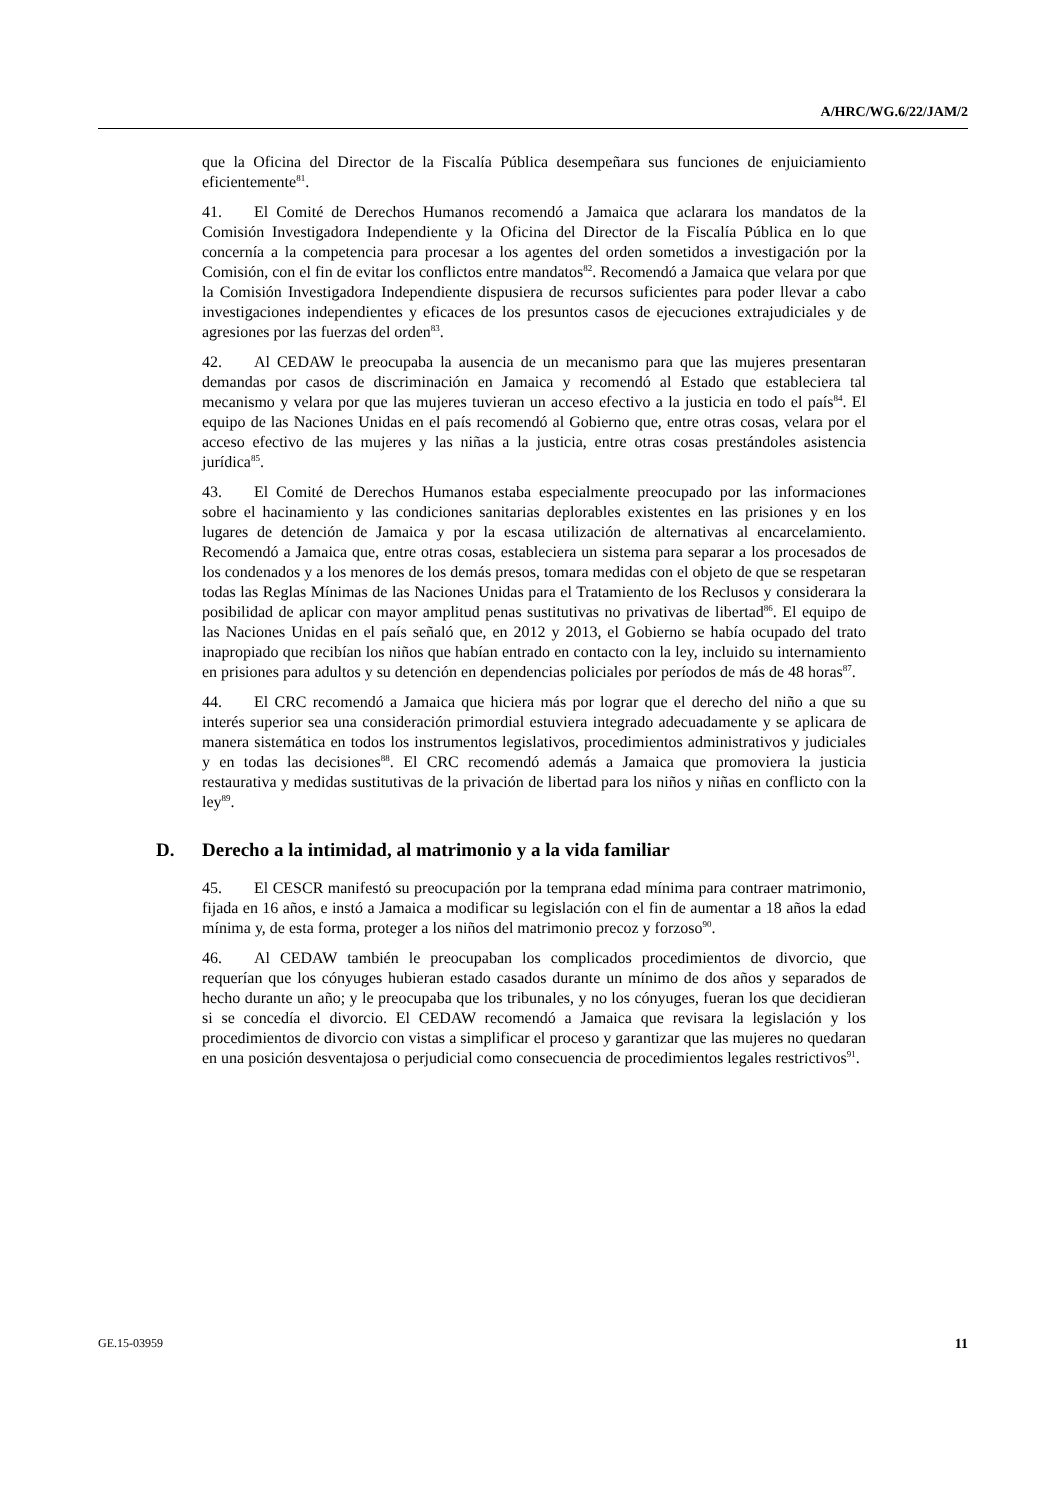A/HRC/WG.6/22/JAM/2
que la Oficina del Director de la Fiscalía Pública desempeñara sus funciones de enjuiciamiento eficientemente<sup>81</sup>.
41. El Comité de Derechos Humanos recomendó a Jamaica que aclarara los mandatos de la Comisión Investigadora Independiente y la Oficina del Director de la Fiscalía Pública en lo que concernía a la competencia para procesar a los agentes del orden sometidos a investigación por la Comisión, con el fin de evitar los conflictos entre mandatos<sup>82</sup>. Recomendó a Jamaica que velara por que la Comisión Investigadora Independiente dispusiera de recursos suficientes para poder llevar a cabo investigaciones independientes y eficaces de los presuntos casos de ejecuciones extrajudiciales y de agresiones por las fuerzas del orden<sup>83</sup>.
42. Al CEDAW le preocupaba la ausencia de un mecanismo para que las mujeres presentaran demandas por casos de discriminación en Jamaica y recomendó al Estado que estableciera tal mecanismo y velara por que las mujeres tuvieran un acceso efectivo a la justicia en todo el país<sup>84</sup>. El equipo de las Naciones Unidas en el país recomendó al Gobierno que, entre otras cosas, velara por el acceso efectivo de las mujeres y las niñas a la justicia, entre otras cosas prestándoles asistencia jurídica<sup>85</sup>.
43. El Comité de Derechos Humanos estaba especialmente preocupado por las informaciones sobre el hacinamiento y las condiciones sanitarias deplorables existentes en las prisiones y en los lugares de detención de Jamaica y por la escasa utilización de alternativas al encarcelamiento. Recomendó a Jamaica que, entre otras cosas, estableciera un sistema para separar a los procesados de los condenados y a los menores de los demás presos, tomara medidas con el objeto de que se respetaran todas las Reglas Mínimas de las Naciones Unidas para el Tratamiento de los Reclusos y considerara la posibilidad de aplicar con mayor amplitud penas sustitutivas no privativas de libertad<sup>86</sup>. El equipo de las Naciones Unidas en el país señaló que, en 2012 y 2013, el Gobierno se había ocupado del trato inapropiado que recibían los niños que habían entrado en contacto con la ley, incluido su internamiento en prisiones para adultos y su detención en dependencias policiales por períodos de más de 48 horas<sup>87</sup>.
44. El CRC recomendó a Jamaica que hiciera más por lograr que el derecho del niño a que su interés superior sea una consideración primordial estuviera integrado adecuadamente y se aplicara de manera sistemática en todos los instrumentos legislativos, procedimientos administrativos y judiciales y en todas las decisiones<sup>88</sup>. El CRC recomendó además a Jamaica que promoviera la justicia restaurativa y medidas sustitutivas de la privación de libertad para los niños y niñas en conflicto con la ley<sup>89</sup>.
D. Derecho a la intimidad, al matrimonio y a la vida familiar
45. El CESCR manifestó su preocupación por la temprana edad mínima para contraer matrimonio, fijada en 16 años, e instó a Jamaica a modificar su legislación con el fin de aumentar a 18 años la edad mínima y, de esta forma, proteger a los niños del matrimonio precoz y forzoso<sup>90</sup>.
46. Al CEDAW también le preocupaban los complicados procedimientos de divorcio, que requerían que los cónyuges hubieran estado casados durante un mínimo de dos años y separados de hecho durante un año; y le preocupaba que los tribunales, y no los cónyuges, fueran los que decidieran si se concedía el divorcio. El CEDAW recomendó a Jamaica que revisara la legislación y los procedimientos de divorcio con vistas a simplificar el proceso y garantizar que las mujeres no quedaran en una posición desventajosa o perjudicial como consecuencia de procedimientos legales restrictivos<sup>91</sup>.
GE.15-03959 11